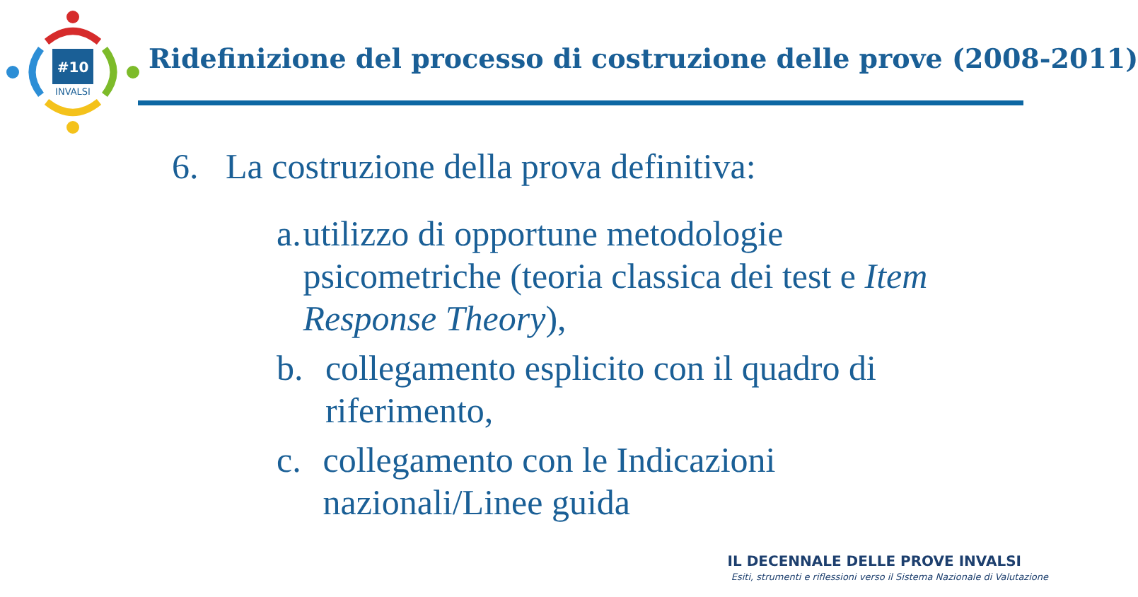#10
INVALSI
Ridefinizione del processo di costruzione delle prove (2008-2011)
6. La costruzione della prova definitiva:
a. utilizzo di opportune metodologie psicometriche (teoria classica dei test e Item Response Theory),
b. collegamento esplicito con il quadro di riferimento,
c. collegamento con le Indicazioni nazionali/Linee guida
IL DECENNALE DELLE PROVE INVALSI
Esiti, strumenti e riflessioni verso il Sistema Nazionale di Valutazione